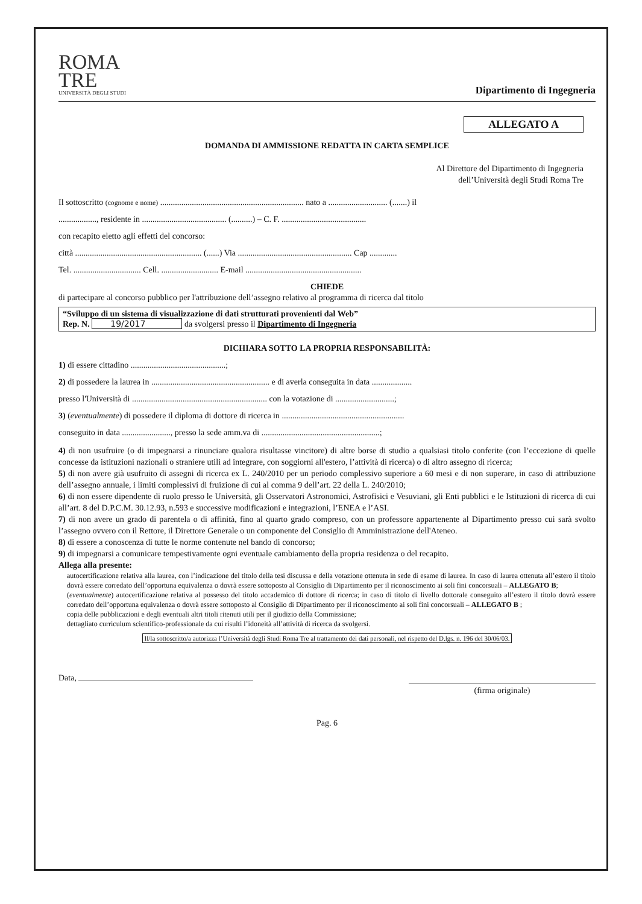ROMA
TRE
UNIVERSITÀ DEGLI STUDI
Dipartimento di Ingegneria
ALLEGATO A
DOMANDA DI AMMISSIONE REDATTA IN CARTA SEMPLICE
Al Direttore del Dipartimento di Ingegneria
dell’Università degli Studi Roma Tre
Il sottoscritto (cognome e nome) .................................................................... nato a ............................ (.......) il
.................., residente in ........................................ (..........) – C. F. ........................................
con recapito eletto agli effetti del concorso:
città ............................................................ (......) Via ...................................................... Cap .............
Tel. ................................ Cell. ........................... E-mail .......................................................
CHIEDE
di partecipare al concorso pubblico per l'attribuzione dell’assegno relativo al programma di ricerca dal titolo
“Sviluppo di un sistema di visualizzazione di dati strutturati provenienti dal Web”
Rep. N. 19/2017 da svolgersi presso il Dipartimento di Ingegneria
DICHIARA SOTTO LA PROPRIA RESPONSABILITÀ:
1) di essere cittadino .............................................;
2) di possedere la laurea in ........................................................ e di averla conseguita in data ...................
presso l'Università di ................................................................ con la votazione di ............................;
3) (eventualmente) di possedere il diploma di dottore di ricerca in ..........................................................
conseguito in data ......................., presso la sede amm.va di ........................................................;
4) di non usufruire (o di impegnarsi a rinunciare qualora risultasse vincitore) di altre borse di studio a qualsiasi titolo conferite (con l’eccezione di quelle concesse da istituzioni nazionali o straniere utili ad integrare, con soggiorni all'estero, l’attività di ricerca) o di altro assegno di ricerca;
5) di non avere già usufruito di assegni di ricerca ex L. 240/2010 per un periodo complessivo superiore a 60 mesi e di non superare, in caso di attribuzione dell’assegno annuale, i limiti complessivi di fruizione di cui al comma 9 dell’art. 22 della L. 240/2010;
6) di non essere dipendente di ruolo presso le Università, gli Osservatori Astronomici, Astrofisici e Vesuviani, gli Enti pubblici e le Istituzioni di ricerca di cui all’art. 8 del D.P.C.M. 30.12.93, n.593 e successive modificazioni e integrazioni, l’ENEA e l’ASI.
7) di non avere un grado di parentela o di affinità, fino al quarto grado compreso, con un professore appartenente al Dipartimento presso cui sarà svolto l’assegno ovvero con il Rettore, il Direttore Generale o un componente del Consiglio di Amministrazione dell'Ateneo.
8) di essere a conoscenza di tutte le norme contenute nel bando di concorso;
9) di impegnarsi a comunicare tempestivamente ogni eventuale cambiamento della propria residenza o del recapito.
Allega alla presente:
autocertificazione relativa alla laurea, con l’indicazione del titolo della tesi discussa e della votazione ottenuta in sede di esame di laurea. In caso di laurea ottenuta all’estero il titolo dovrà essere corredato dell’opportuna equivalenza o dovrà essere sottoposto al Consiglio di Dipartimento per il riconoscimento ai soli fini concorsuali – ALLEGATO B;
(eventualmente) autocertificazione relativa al possesso del titolo accademico di dottore di ricerca; in caso di titolo di livello dottorale conseguito all’estero il titolo dovrà essere corredato dell’opportuna equivalenza o dovrà essere sottoposto al Consiglio di Dipartimento per il riconoscimento ai soli fini concorsuali – ALLEGATO B ;
copia delle pubblicazioni e degli eventuali altri titoli ritenuti utili per il giudizio della Commissione;
dettagliato curriculum scientifico-professionale da cui risulti l’idoneità all’attività di ricerca da svolgersi.
Il/la sottoscritto/a autorizza l’Università degli Studi Roma Tre al trattamento dei dati personali, nel rispetto del D.lgs. n. 196 del 30/06/03.
Data, (firma originale)
Pag. 6